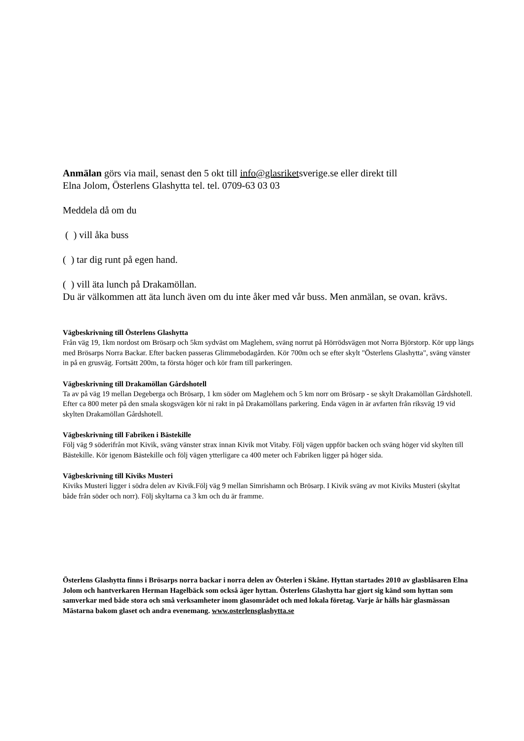Anmälan görs via mail, senast den 5 okt till info@glasriketsverige.se eller direkt till
Elna Jolom, Österlens Glashytta tel. tel. 0709-63 03 03
Meddela då om du
( ) vill åka buss
( ) tar dig runt på egen hand.
( ) vill äta lunch på Drakamöllan.
Du är välkommen att äta lunch även om du inte åker med vår buss. Men anmälan, se ovan. krävs.
Vägbeskrivning till Österlens Glashytta
Från väg 19, 1km nordost om Brösarp och 5km sydväst om Maglehem, sväng norrut på Hörrödsvägen mot Norra Björstorp. Kör upp längs med Brösarps Norra Backar. Efter backen passeras Glimmebodagården. Kör 700m och se efter skylt "Österlens Glashytta", sväng vänster in på en grusväg. Fortsätt 200m, ta första höger och kör fram till parkeringen.
Vägbeskrivning till Drakamöllan Gårdshotell
Ta av på väg 19 mellan Degeberga och Brösarp, 1 km söder om Maglehem och 5 km norr om Brösarp - se skylt Drakamöllan Gårdshotell. Efter ca 800 meter på den smala skogsvägen kör ni rakt in på Drakamöllans parkering. Enda vägen in är avfarten från riksväg 19 vid skylten Drakamöllan Gårdshotell.
Vägbeskrivning till Fabriken i Bästekille
Följ väg 9 söderifrån mot Kivik, sväng vänster strax innan Kivik mot Vitaby. Följ vägen uppför backen och sväng höger vid skylten till Bästekille. Kör igenom Bästekille och följ vägen ytterligare ca 400 meter och Fabriken ligger på höger sida.
Vägbeskrivning till Kiviks Musteri
Kiviks Musteri ligger i södra delen av Kivik.Följ väg 9 mellan Simrishamn och Brösarp. I Kivik sväng av mot Kiviks Musteri (skyltat både från söder och norr). Följ skyltarna ca 3 km och du är framme.
Österlens Glashytta finns i Brösarps norra backar i norra delen av Österlen i Skåne. Hyttan startades 2010 av glasblåsaren Elna Jolom och hantverkaren Herman Hagelbäck som också äger hyttan. Österlens Glashytta har gjort sig känd som hyttan som samverkar med både stora och små verksamheter inom glasområdet och med lokala företag. Varje år hålls här glasmässan Mästarna bakom glaset och andra evenemang. www.osterlensglashytta.se